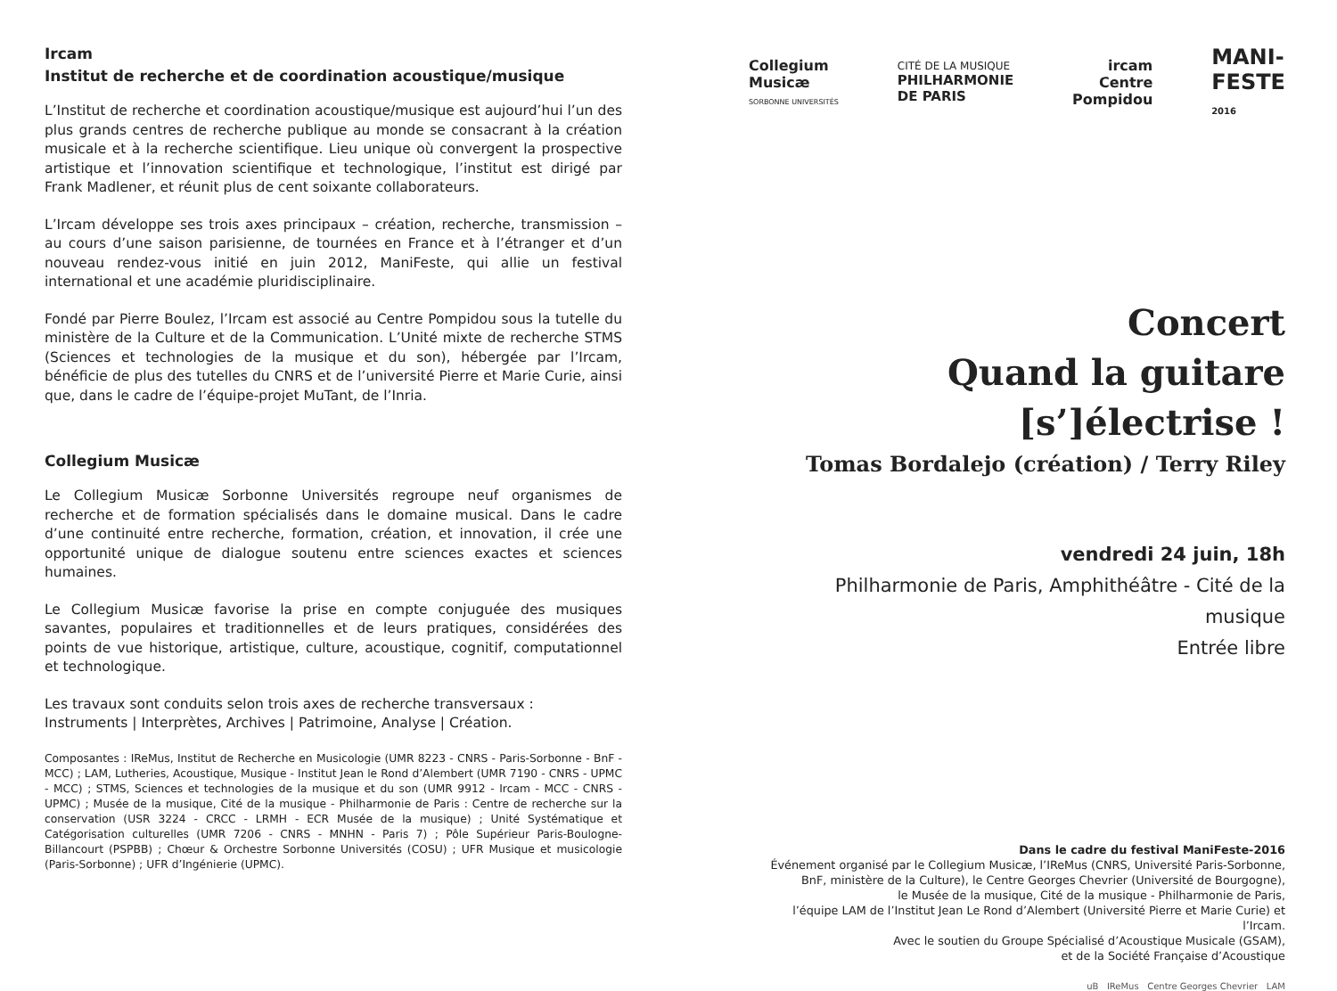Ircam
Institut de recherche et de coordination acoustique/musique
L’Institut de recherche et coordination acoustique/musique est aujourd’hui l’un des plus grands centres de recherche publique au monde se consacrant à la création musicale et à la recherche scientifique. Lieu unique où convergent la prospective artistique et l’innovation scientifique et technologique, l’institut est dirigé par Frank Madlener, et réunit plus de cent soixante collaborateurs.
L’Ircam développe ses trois axes principaux – création, recherche, transmission – au cours d’une saison parisienne, de tournées en France et à l’étranger et d’un nouveau rendez-vous initié en juin 2012, ManiFeste, qui allie un festival international et une académie pluridisciplinaire.
Fondé par Pierre Boulez, l’Ircam est associé au Centre Pompidou sous la tutelle du ministère de la Culture et de la Communication. L’Unité mixte de recherche STMS (Sciences et technologies de la musique et du son), hébergée par l’Ircam, bénéficie de plus des tutelles du CNRS et de l’université Pierre et Marie Curie, ainsi que, dans le cadre de l’équipe-projet MuTant, de l’Inria.
Collegium Musicæ
Le Collegium Musicæ Sorbonne Universités regroupe neuf organismes de recherche et de formation spécialisés dans le domaine musical. Dans le cadre d’une continuité entre recherche, formation, création, et innovation, il crée une opportunité unique de dialogue soutenu entre sciences exactes et sciences humaines.
Le Collegium Musicæ favorise la prise en compte conjuguée des musiques savantes, populaires et traditionnelles et de leurs pratiques, considérées des points de vue historique, artistique, culture, acoustique, cognitif, computationnel et technologique.
Les travaux sont conduits selon trois axes de recherche transversaux :
Instruments | Interprètes, Archives | Patrimoine, Analyse | Création.
Composantes : IReMus, Institut de Recherche en Musicologie (UMR 8223 - CNRS - Paris-Sorbonne - BnF - MCC) ; LAM, Lutheries, Acoustique, Musique - Institut Jean le Rond d’Alembert (UMR 7190 - CNRS - UPMC - MCC) ; STMS, Sciences et technologies de la musique et du son (UMR 9912 - Ircam - MCC - CNRS - UPMC) ; Musée de la musique, Cité de la musique - Philharmonie de Paris : Centre de recherche sur la conservation (USR 3224 - CRCC - LRMH - ECR Musée de la musique) ; Unité Systématique et Catégorisation culturelles (UMR 7206 - CNRS - MNHN - Paris 7) ; Pôle Supérieur Paris-Boulogne-Billancourt (PSPBB) ; Chœur & Orchestre Sorbonne Universités (COSU) ; UFR Musique et musicologie (Paris-Sorbonne) ; UFR d’Ingénierie (UPMC).
Collegium
Musicæ
SORBONNE UNIVERSITÉS
CITÉ DE LA MUSIQUE
PHILHARMONIE
DE PARIS
ircam
Centre
Pompidou
MANI-
FESTE
2016
Concert
Quand la guitare [s’]électrise !
Tomas Bordalejo (création) / Terry Riley
vendredi 24 juin, 18h
Philharmonie de Paris, Amphithéâtre - Cité de la musique
Entrée libre
Dans le cadre du festival ManiFeste-2016
Événement organisé par le Collegium Musicæ, l’IReMus (CNRS, Université Paris-Sorbonne, BnF, ministère de la Culture), le Centre Georges Chevrier (Université de Bourgogne),
le Musée de la musique, Cité de la musique - Philharmonie de Paris,
l’équipe LAM de l’Institut Jean Le Rond d’Alembert (Université Pierre et Marie Curie) et l’Ircam.
Avec le soutien du Groupe Spécialisé d’Acoustique Musicale (GSAM),
et de la Société Française d’Acoustique
uB IReMus Centre Georges Chevrier LAM